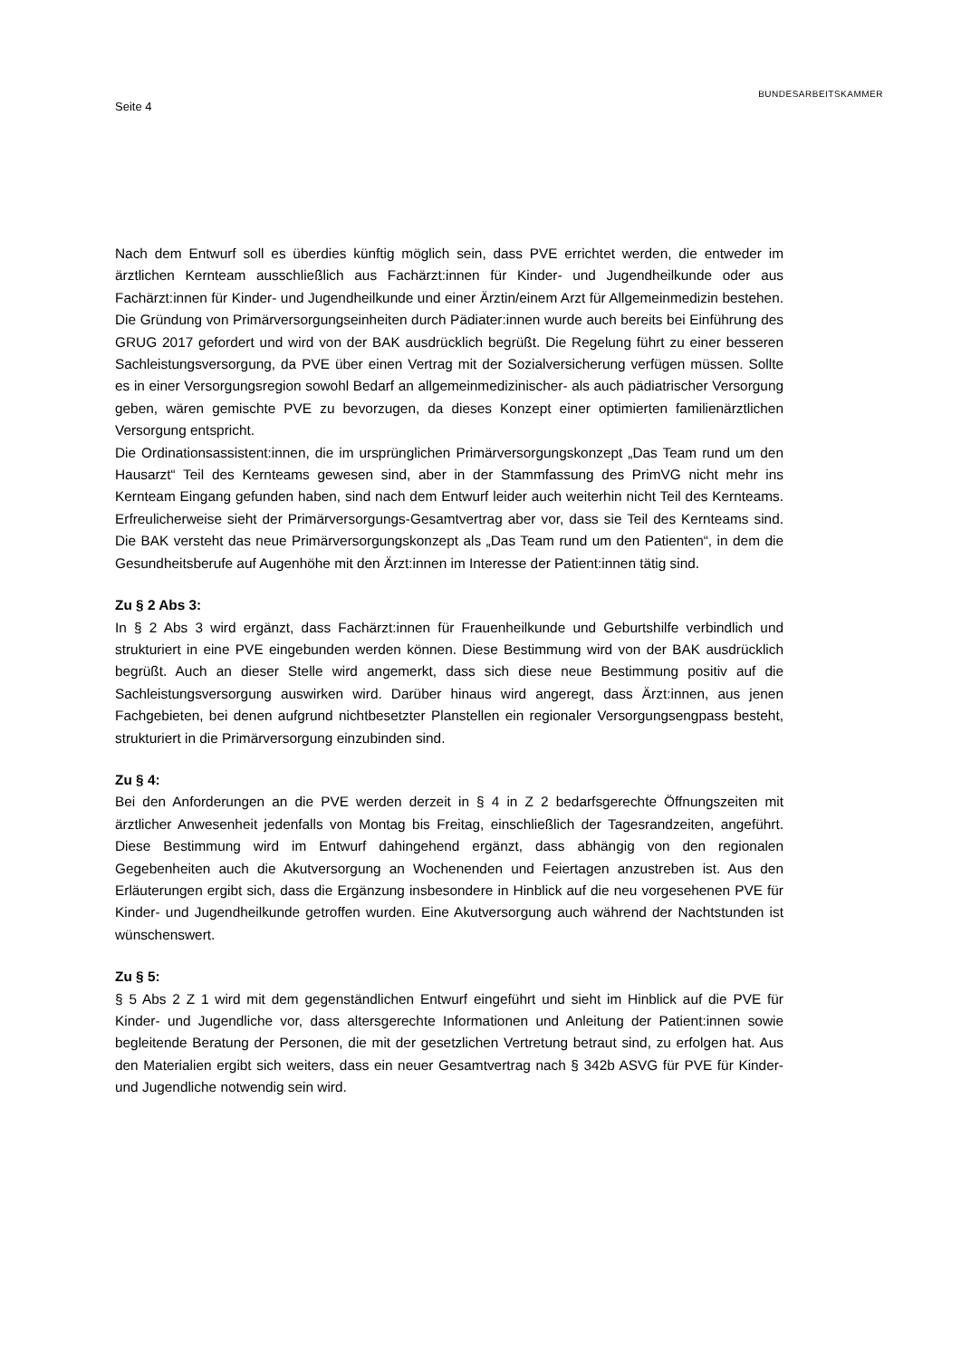Seite 4
BUNDESARBEITSKAMMER
Nach dem Entwurf soll es überdies künftig möglich sein, dass PVE errichtet werden, die entweder im ärztlichen Kernteam ausschließlich aus Fachärzt:innen für Kinder- und Jugendheilkunde oder aus Fachärzt:innen für Kinder- und Jugendheilkunde und einer Ärztin/einem Arzt für Allgemeinmedizin bestehen. Die Gründung von Primärversorgungseinheiten durch Pädiater:innen wurde auch bereits bei Einführung des GRUG 2017 gefordert und wird von der BAK ausdrücklich begrüßt. Die Regelung führt zu einer besseren Sachleistungsversorgung, da PVE über einen Vertrag mit der Sozialversicherung verfügen müssen. Sollte es in einer Versorgungsregion sowohl Bedarf an allgemeinmedizinischer- als auch pädiatrischer Versorgung geben, wären gemischte PVE zu bevorzugen, da dieses Konzept einer optimierten familienärztlichen Versorgung entspricht.
Die Ordinationsassistent:innen, die im ursprünglichen Primärversorgungskonzept „Das Team rund um den Hausarzt“ Teil des Kernteams gewesen sind, aber in der Stammfassung des PrimVG nicht mehr ins Kernteam Eingang gefunden haben, sind nach dem Entwurf leider auch weiterhin nicht Teil des Kernteams. Erfreulicherweise sieht der Primärversorgungs-Gesamtvertrag aber vor, dass sie Teil des Kernteams sind. Die BAK versteht das neue Primärversorgungskonzept als „Das Team rund um den Patienten“, in dem die Gesundheitsberufe auf Augenhöhe mit den Ärzt:innen im Interesse der Patient:innen tätig sind.
Zu § 2 Abs 3:
In § 2 Abs 3 wird ergänzt, dass Fachärzt:innen für Frauenheilkunde und Geburtshilfe verbindlich und strukturiert in eine PVE eingebunden werden können. Diese Bestimmung wird von der BAK ausdrücklich begrüßt. Auch an dieser Stelle wird angemerkt, dass sich diese neue Bestimmung positiv auf die Sachleistungsversorgung auswirken wird. Darüber hinaus wird angeregt, dass Ärzt:innen, aus jenen Fachgebieten, bei denen aufgrund nichtbesetzter Planstellen ein regionaler Versorgungsengpass besteht, strukturiert in die Primärversorgung einzubinden sind.
Zu § 4:
Bei den Anforderungen an die PVE werden derzeit in § 4 in Z 2 bedarfsgerechte Öffnungszeiten mit ärztlicher Anwesenheit jedenfalls von Montag bis Freitag, einschließlich der Tagesrandzeiten, angeführt. Diese Bestimmung wird im Entwurf dahingehend ergänzt, dass abhängig von den regionalen Gegebenheiten auch die Akutversorgung an Wochenenden und Feiertagen anzustreben ist. Aus den Erläuterungen ergibt sich, dass die Ergänzung insbesondere in Hinblick auf die neu vorgesehenen PVE für Kinder- und Jugendheilkunde getroffen wurden. Eine Akutversorgung auch während der Nachtstunden ist wünschenswert.
Zu § 5:
§ 5 Abs 2 Z 1 wird mit dem gegenständlichen Entwurf eingeführt und sieht im Hinblick auf die PVE für Kinder- und Jugendliche vor, dass altersgerechte Informationen und Anleitung der Patient:innen sowie begleitende Beratung der Personen, die mit der gesetzlichen Vertretung betraut sind, zu erfolgen hat. Aus den Materialien ergibt sich weiters, dass ein neuer Gesamtvertrag nach § 342b ASVG für PVE für Kinder- und Jugendliche notwendig sein wird.